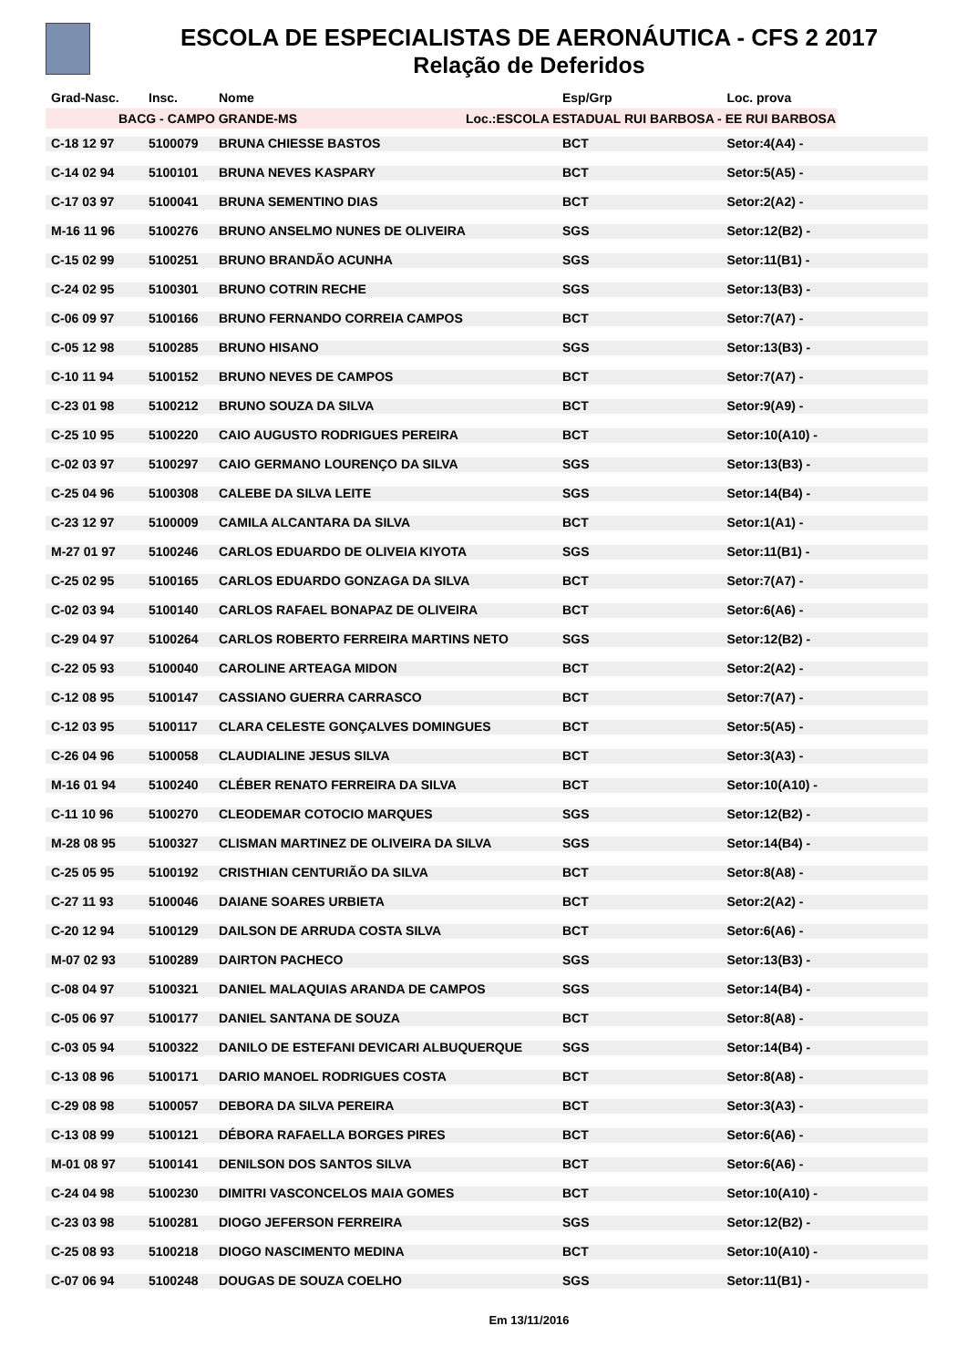ESCOLA DE ESPECIALISTAS DE AERONÁUTICA - CFS 2 2017
Relação de Deferidos
| Grad-Nasc. | Insc. | Nome | Esp/Grp | Loc. prova |
| --- | --- | --- | --- | --- |
| BACG - CAMPO GRANDE-MS | | | Loc.:ESCOLA ESTADUAL RUI BARBOSA - EE RUI BARBOSA | |
| C-18 12 97 | 5100079 | BRUNA CHIESSE BASTOS | BCT | Setor:4(A4) - |
| C-14 02 94 | 5100101 | BRUNA NEVES KASPARY | BCT | Setor:5(A5) - |
| C-17 03 97 | 5100041 | BRUNA SEMENTINO DIAS | BCT | Setor:2(A2) - |
| M-16 11 96 | 5100276 | BRUNO ANSELMO NUNES DE OLIVEIRA | SGS | Setor:12(B2) - |
| C-15 02 99 | 5100251 | BRUNO BRANDÃO ACUNHA | SGS | Setor:11(B1) - |
| C-24 02 95 | 5100301 | BRUNO COTRIN RECHE | SGS | Setor:13(B3) - |
| C-06 09 97 | 5100166 | BRUNO FERNANDO CORREIA CAMPOS | BCT | Setor:7(A7) - |
| C-05 12 98 | 5100285 | BRUNO HISANO | SGS | Setor:13(B3) - |
| C-10 11 94 | 5100152 | BRUNO NEVES DE CAMPOS | BCT | Setor:7(A7) - |
| C-23 01 98 | 5100212 | BRUNO SOUZA DA SILVA | BCT | Setor:9(A9) - |
| C-25 10 95 | 5100220 | CAIO AUGUSTO RODRIGUES PEREIRA | BCT | Setor:10(A10) - |
| C-02 03 97 | 5100297 | CAIO GERMANO LOURENÇO DA SILVA | SGS | Setor:13(B3) - |
| C-25 04 96 | 5100308 | CALEBE DA SILVA LEITE | SGS | Setor:14(B4) - |
| C-23 12 97 | 5100009 | CAMILA ALCANTARA DA SILVA | BCT | Setor:1(A1) - |
| M-27 01 97 | 5100246 | CARLOS EDUARDO DE OLIVEIA KIYOTA | SGS | Setor:11(B1) - |
| C-25 02 95 | 5100165 | CARLOS EDUARDO GONZAGA DA SILVA | BCT | Setor:7(A7) - |
| C-02 03 94 | 5100140 | CARLOS RAFAEL BONAPAZ DE OLIVEIRA | BCT | Setor:6(A6) - |
| C-29 04 97 | 5100264 | CARLOS ROBERTO FERREIRA MARTINS NETO | SGS | Setor:12(B2) - |
| C-22 05 93 | 5100040 | CAROLINE ARTEAGA MIDON | BCT | Setor:2(A2) - |
| C-12 08 95 | 5100147 | CASSIANO GUERRA CARRASCO | BCT | Setor:7(A7) - |
| C-12 03 95 | 5100117 | CLARA CELESTE GONÇALVES DOMINGUES | BCT | Setor:5(A5) - |
| C-26 04 96 | 5100058 | CLAUDIALINE JESUS SILVA | BCT | Setor:3(A3) - |
| M-16 01 94 | 5100240 | CLÉBER RENATO FERREIRA DA SILVA | BCT | Setor:10(A10) - |
| C-11 10 96 | 5100270 | CLEODEMAR COTOCIO MARQUES | SGS | Setor:12(B2) - |
| M-28 08 95 | 5100327 | CLISMAN MARTINEZ DE OLIVEIRA DA SILVA | SGS | Setor:14(B4) - |
| C-25 05 95 | 5100192 | CRISTHIAN CENTURIÃO DA SILVA | BCT | Setor:8(A8) - |
| C-27 11 93 | 5100046 | DAIANE SOARES URBIETA | BCT | Setor:2(A2) - |
| C-20 12 94 | 5100129 | DAILSON DE ARRUDA COSTA SILVA | BCT | Setor:6(A6) - |
| M-07 02 93 | 5100289 | DAIRTON PACHECO | SGS | Setor:13(B3) - |
| C-08 04 97 | 5100321 | DANIEL MALAQUIAS ARANDA DE CAMPOS | SGS | Setor:14(B4) - |
| C-05 06 97 | 5100177 | DANIEL SANTANA DE SOUZA | BCT | Setor:8(A8) - |
| C-03 05 94 | 5100322 | DANILO DE ESTEFANI DEVICARI ALBUQUERQUE | SGS | Setor:14(B4) - |
| C-13 08 96 | 5100171 | DARIO MANOEL RODRIGUES COSTA | BCT | Setor:8(A8) - |
| C-29 08 98 | 5100057 | DEBORA DA SILVA PEREIRA | BCT | Setor:3(A3) - |
| C-13 08 99 | 5100121 | DÉBORA RAFAELLA BORGES PIRES | BCT | Setor:6(A6) - |
| M-01 08 97 | 5100141 | DENILSON DOS SANTOS SILVA | BCT | Setor:6(A6) - |
| C-24 04 98 | 5100230 | DIMITRI VASCONCELOS MAIA GOMES | BCT | Setor:10(A10) - |
| C-23 03 98 | 5100281 | DIOGO JEFERSON FERREIRA | SGS | Setor:12(B2) - |
| C-25 08 93 | 5100218 | DIOGO NASCIMENTO MEDINA | BCT | Setor:10(A10) - |
| C-07 06 94 | 5100248 | DOUGAS DE SOUZA COELHO | SGS | Setor:11(B1) - |
Em 13/11/2016